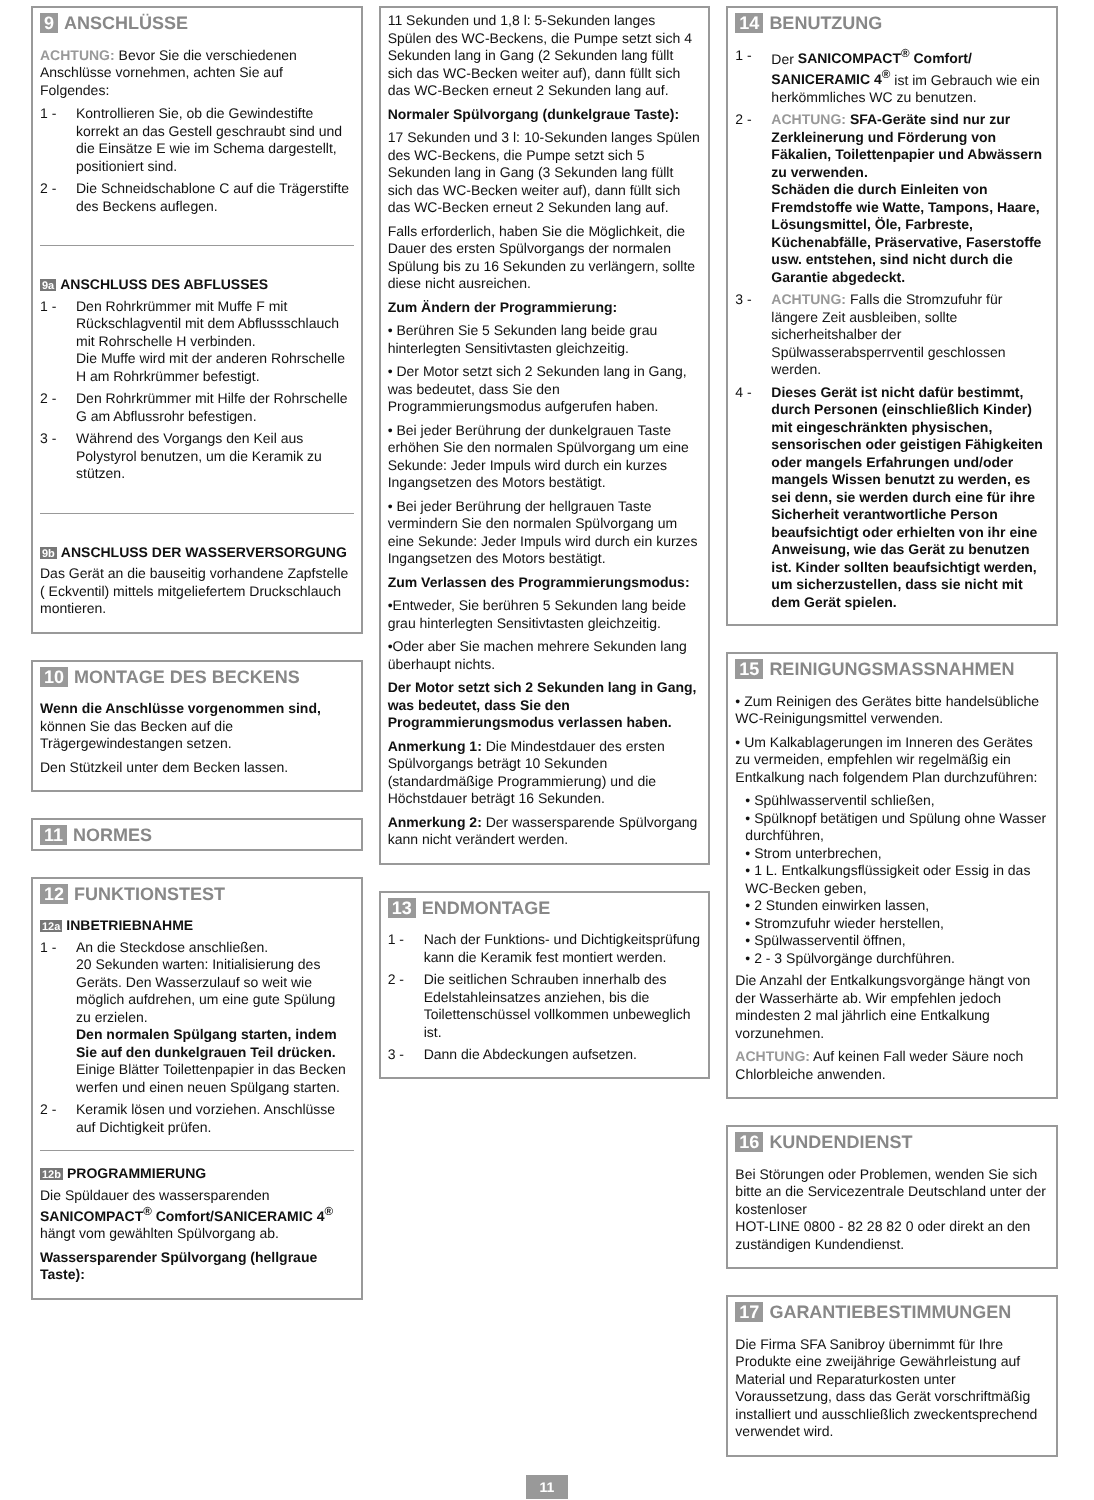9 ANSCHLÜSSE
ACHTUNG: Bevor Sie die verschiedenen Anschlüsse vornehmen, achten Sie auf Folgendes:
1 - Kontrollieren Sie, ob die Gewindestifte korrekt an das Gestell geschraubt sind und die Einsätze E wie im Schema dargestellt, positioniert sind.
2 - Die Schneidschablone C auf die Trägerstifte des Beckens auflegen.
9a ANSCHLUSS DES ABFLUSSES
1 - Den Rohrkrümmer mit Muffe F mit Rückschlagventil mit dem Abflussschlauch mit Rohrschelle H verbinden.
Die Muffe wird mit der anderen Rohrschelle H am Rohrkrümmer befestigt.
2 - Den Rohrkrümmer mit Hilfe der Rohrschelle G am Abflussrohr befestigen.
3 - Während des Vorgangs den Keil aus Polystyrol benutzen, um die Keramik zu stützen.
9b ANSCHLUSS DER WASSERVERSORGUNG
Das Gerät an die bauseitig vorhandene Zapfstelle ( Eckventil) mittels mitgeliefertem Druckschlauch montieren.
10 MONTAGE DES BECKENS
Wenn die Anschlüsse vorgenommen sind, können Sie das Becken auf die Trägergewindestangen setzen.
Den Stützkeil unter dem Becken lassen.
11 NORMES
12 FUNKTIONSTEST
12a INBETRIEBNAHME
1 - An die Steckdose anschließen.
20 Sekunden warten: Initialisierung des Geräts. Den Wasserzulauf so weit wie möglich aufdrehen, um eine gute Spülung zu erzielen.
Den normalen Spülgang starten, indem Sie auf den dunkelgrauen Teil drücken. Einige Blätter Toilettenpapier in das Becken werfen und einen neuen Spülgang starten.
2 - Keramik lösen und vorziehen. Anschlüsse auf Dichtigkeit prüfen.
12b PROGRAMMIERUNG
Die Spüldauer des wassersparenden SANICOMPACT<sup>®</sup> Comfort/SANICERAMIC 4<sup>®</sup> hängt vom gewählten Spülvorgang ab.
Wassersparender Spülvorgang (hellgraue Taste):
11 Sekunden und 1,8 l: 5-Sekunden langes Spülen des WC-Beckens, die Pumpe setzt sich 4 Sekunden lang in Gang (2 Sekunden lang füllt sich das WC-Becken weiter auf), dann füllt sich das WC-Becken erneut 2 Sekunden lang auf.
Normaler Spülvorgang (dunkelgraue Taste):
17 Sekunden und 3 l: 10-Sekunden langes Spülen des WC-Beckens, die Pumpe setzt sich 5 Sekunden lang in Gang (3 Sekunden lang füllt sich das WC-Becken weiter auf), dann füllt sich das WC-Becken erneut 2 Sekunden lang auf.
Falls erforderlich, haben Sie die Möglichkeit, die Dauer des ersten Spülvorgangs der normalen Spülung bis zu 16 Sekunden zu verlängern, sollte diese nicht ausreichen.
Zum Ändern der Programmierung:
• Berühren Sie 5 Sekunden lang beide grau hinterlegten Sensitivtasten gleichzeitig.
• Der Motor setzt sich 2 Sekunden lang in Gang, was bedeutet, dass Sie den Programmierungsmodus aufgerufen haben.
• Bei jeder Berührung der dunkelgrauen Taste erhöhen Sie den normalen Spülvorgang um eine Sekunde: Jeder Impuls wird durch ein kurzes Ingangsetzen des Motors bestätigt.
• Bei jeder Berührung der hellgrauen Taste vermindern Sie den normalen Spülvorgang um eine Sekunde: Jeder Impuls wird durch ein kurzes Ingangsetzen des Motors bestätigt.
Zum Verlassen des Programmierungsmodus:
•Entweder, Sie berühren 5 Sekunden lang beide grau hinterlegten Sensitivtasten gleichzeitig.
•Oder aber Sie machen mehrere Sekunden lang überhaupt nichts.
Der Motor setzt sich 2 Sekunden lang in Gang, was bedeutet, dass Sie den Programmierungsmodus verlassen haben.
Anmerkung 1: Die Mindestdauer des ersten Spülvorgangs beträgt 10 Sekunden (standardmäßige Programmierung) und die Höchstdauer beträgt 16 Sekunden.
Anmerkung 2: Der wassersparende Spülvorgang kann nicht verändert werden.
13 ENDMONTAGE
1 - Nach der Funktions- und Dichtigkeitsprüfung kann die Keramik fest montiert werden.
2 - Die seitlichen Schrauben innerhalb des Edelstahleinsatzes anziehen, bis die Toilettenschüssel vollkommen unbeweglich ist.
3 - Dann die Abdeckungen aufsetzen.
14 BENUTZUNG
1 - Der SANICOMPACT<sup>®</sup> Comfort/ SANICERAMIC 4<sup>®</sup> ist im Gebrauch wie ein herkömmliches WC zu benutzen.
2 - ACHTUNG: SFA-Geräte sind nur zur Zerkleinerung und Förderung von Fäkalien, Toilettenpapier und Abwässern zu verwenden.
Schäden die durch Einleiten von Fremdstoffe wie Watte, Tampons, Haare, Lösungsmittel, Öle, Farbreste, Küchenabfälle, Präservative, Faserstoffe usw. entstehen, sind nicht durch die Garantie abgedeckt.
3 - ACHTUNG: Falls die Stromzufuhr für längere Zeit ausbleiben, sollte sicherheitshalber der Spülwasserabsperrventil geschlossen werden.
4 - Dieses Gerät ist nicht dafür bestimmt, durch Personen (einschließlich Kinder) mit eingeschränkten physischen, sensorischen oder geistigen Fähigkeiten oder mangels Erfahrungen und/oder mangels Wissen benutzt zu werden, es sei denn, sie werden durch eine für ihre Sicherheit verantwortliche Person beaufsichtigt oder erhielten von ihr eine Anweisung, wie das Gerät zu benutzen ist. Kinder sollten beaufsichtigt werden, um sicherzustellen, dass sie nicht mit dem Gerät spielen.
15 REINIGUNGSMASSNAHMEN
• Zum Reinigen des Gerätes bitte handelsübliche WC-Reinigungsmittel verwenden.
• Um Kalkablagerungen im Inneren des Gerätes zu vermeiden, empfehlen wir regelmäßig ein Entkalkung nach folgendem Plan durchzuführen:
• Spühlwasserventil schließen,
• Spülknopf betätigen und Spülung ohne Wasser durchführen,
• Strom unterbrechen,
• 1 L. Entkalkungsflüssigkeit oder Essig in das WC-Becken geben,
• 2 Stunden einwirken lassen,
• Stromzufuhr wieder herstellen,
• Spülwasserventil öffnen,
• 2 - 3 Spülvorgänge durchführen.
Die Anzahl der Entkalkungsvorgänge hängt von der Wasserhärte ab. Wir empfehlen jedoch mindesten 2 mal jährlich eine Entkalkung vorzunehmen.
ACHTUNG: Auf keinen Fall weder Säure noch Chlorbleiche anwenden.
16 KUNDENDIENST
Bei Störungen oder Problemen, wenden Sie sich bitte an die Servicezentrale Deutschland unter der kostenloser
HOT-LINE 0800 - 82 28 82 0 oder direkt an den zuständigen Kundendienst.
17 GARANTIEBESTIMMUNGEN
Die Firma SFA Sanibroy übernimmt für Ihre Produkte eine zweijährige Gewährleistung auf Material und Reparaturkosten unter Voraussetzung, dass das Gerät vorschriftmäßig installiert und ausschließlich zweckentsprechend verwendet wird.
11